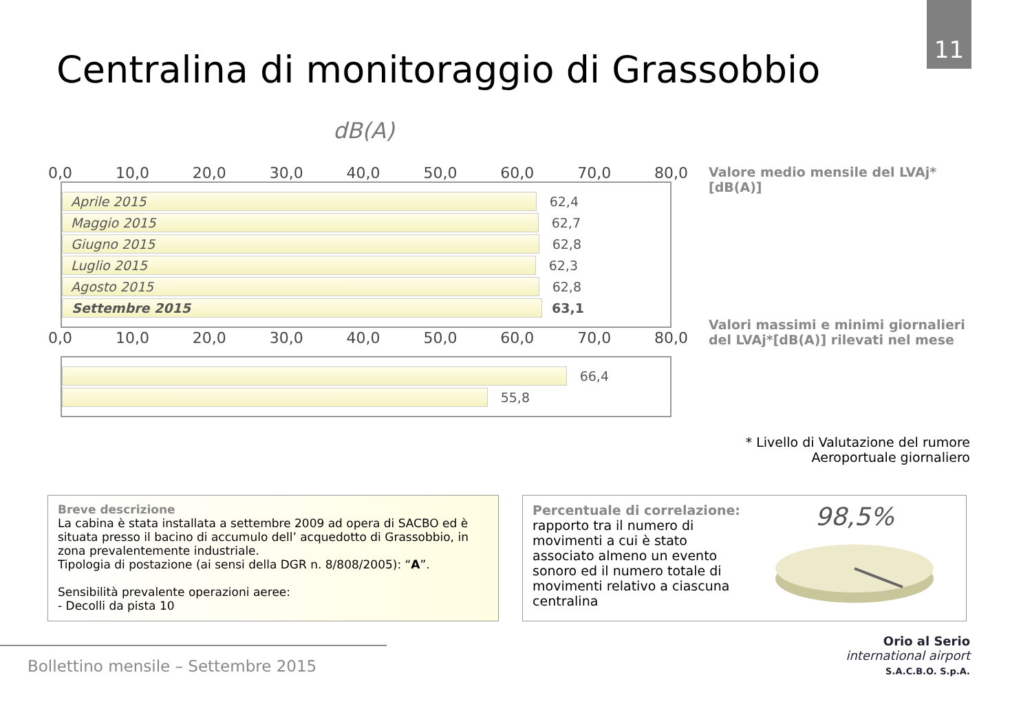11
Centralina di monitoraggio di Grassobbio
dB(A)
0,0 10,0 20,0 30,0 40,0 50,0 60,0 70,0 80,0
Aprile 2015 62,4
Maggio 2015 62,7
Giugno 2015 62,8
Luglio 2015 62,3
Agosto 2015 62,8
Settembre 2015 63,1
Valore medio mensile del LVAj*
[dB(A)]
0,0 10,0 20,0 30,0 40,0 50,0 60,0 70,0 80,0
66,4
55,8
Valori massimi e minimi giornalieri
del LVAj*[dB(A)] rilevati nel mese
* Livello di Valutazione del rumore
Aeroportuale giornaliero
Breve descrizione
La cabina è stata installata a settembre 2009 ad opera di SACBO ed è situata presso il bacino di accumulo dell’ acquedotto di Grassobbio, in zona prevalentemente industriale.
Tipologia di postazione (ai sensi della DGR n. 8/808/2005): “A”.
Sensibilità prevalente operazioni aeree:
- Decolli da pista 10
Percentuale di correlazione:
rapporto tra il numero di movimenti a cui è stato associato almeno un evento sonoro ed il numero totale di movimenti relativo a ciascuna centralina
98,5%
Bollettino mensile – Settembre 2015
Orio al Serio
international airport
S.A.C.B.O. S.p.A.